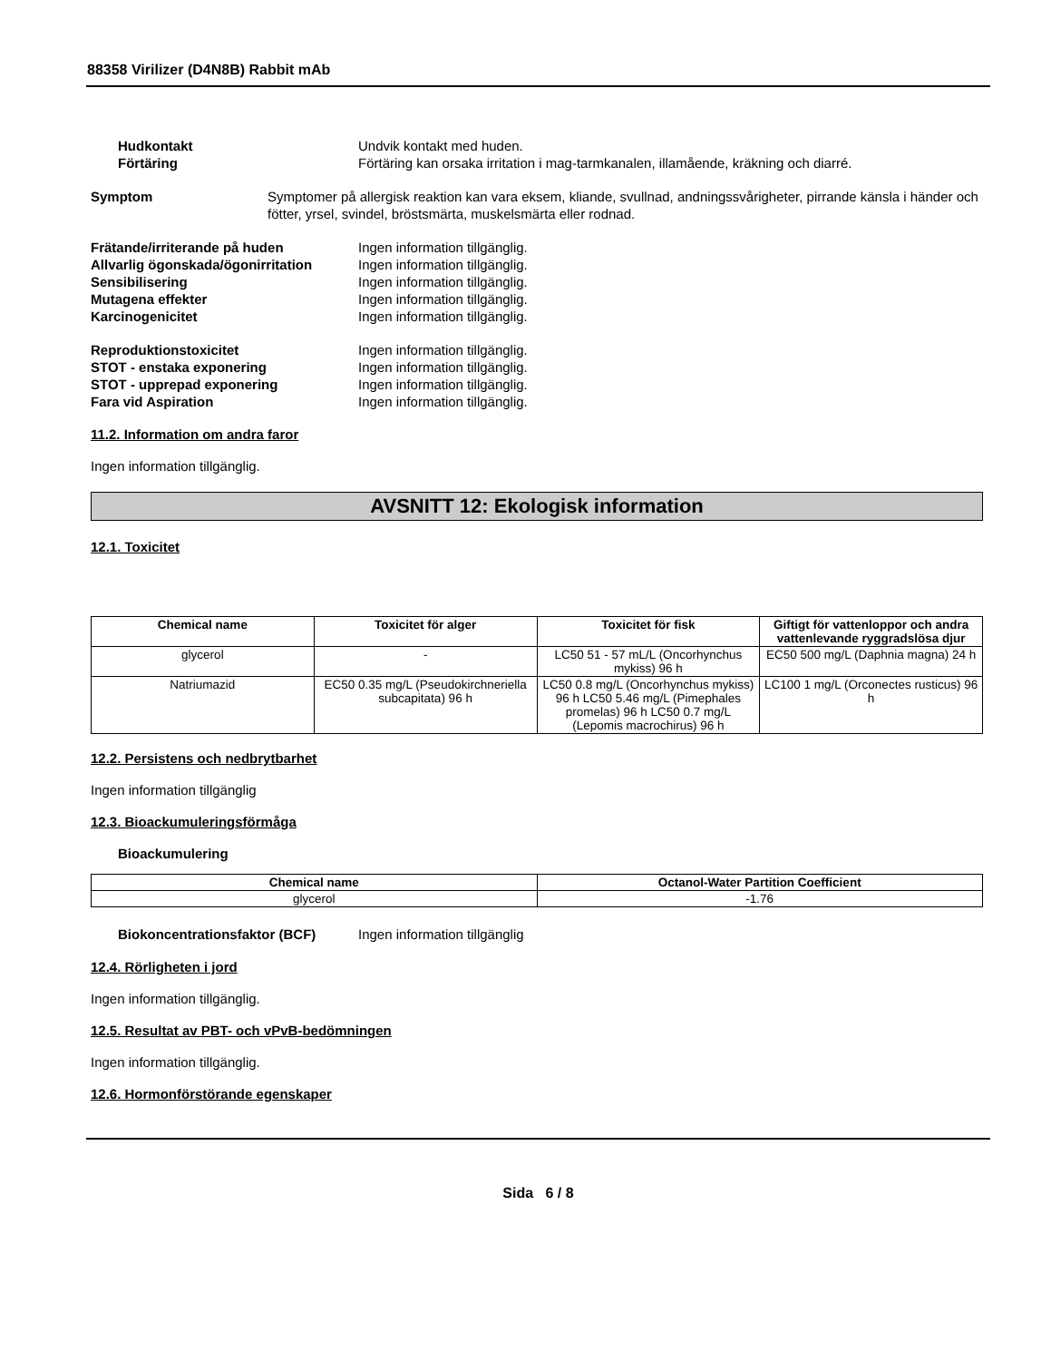88358 Virilizer (D4N8B) Rabbit mAb
Hudkontakt Undvik kontakt med huden.
Förtäring Förtäring kan orsaka irritation i mag-tarmkanalen, illamående, kräkning och diarré.
Symptom Symptomer på allergisk reaktion kan vara eksem, kliande, svullnad, andningssvårigheter, pirrande känsla i händer och fötter, yrsel, svindel, bröstsmärta, muskelsmärta eller rodnad.
Frätande/irriterande på huden Ingen information tillgänglig.
Allvarlig ögonskada/ögonirritation
Ingen information tillgänglig.
Sensibilisering Ingen information tillgänglig.
Mutagena effekter Ingen information tillgänglig.
Karcinogenicitet Ingen information tillgänglig.
Reproduktionstoxicitet Ingen information tillgänglig.
STOT - enstaka exponering Ingen information tillgänglig.
STOT - upprepad exponering Ingen information tillgänglig.
Fara vid Aspiration Ingen information tillgänglig.
11.2. Information om andra faror
Ingen information tillgänglig.
AVSNITT 12: Ekologisk information
12.1. Toxicitet
| Chemical name | Toxicitet för alger | Toxicitet för fisk | Giftigt för vattenloppor och andra vattenlevande ryggradslösa djur |
| --- | --- | --- | --- |
| glycerol | - | LC50 51 - 57 mL/L (Oncorhynchus mykiss) 96 h | EC50 500 mg/L (Daphnia magna) 24 h |
| Natriumazid | EC50 0.35 mg/L (Pseudokirchneriella subcapitata) 96 h | LC50 0.8 mg/L (Oncorhynchus mykiss) 96 h LC50 5.46 mg/L (Pimephales promelas) 96 h LC50 0.7 mg/L (Lepomis macrochirus) 96 h | LC100 1 mg/L (Orconectes rusticus) 96 h |
12.2. Persistens och nedbrytbarhet
Ingen information tillgänglig
12.3. Bioackumuleringsförmåga
Bioackumulering
| Chemical name | Octanol-Water Partition Coefficient |
| --- | --- |
| glycerol | -1.76 |
Biokoncentrationsfaktor (BCF) Ingen information tillgänglig
12.4. Rörligheten i jord
Ingen information tillgänglig.
12.5. Resultat av PBT- och vPvB-bedömningen
Ingen information tillgänglig.
12.6. Hormonförstörande egenskaper
Sida 6 / 8